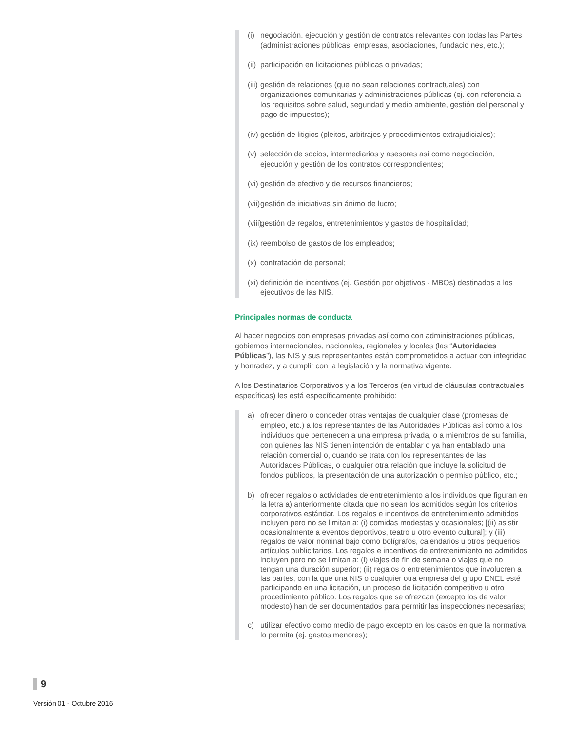(i) negociación, ejecución y gestión de contratos relevantes con todas las Partes (administraciones públicas, empresas, asociaciones, fundacio nes, etc.);
(ii) participación en licitaciones públicas o privadas;
(iii) gestión de relaciones (que no sean relaciones contractuales) con organizaciones comunitarias y administraciones públicas (ej. con referencia a los requisitos sobre salud, seguridad y medio ambiente, gestión del personal y pago de impuestos);
(iv) gestión de litigios (pleitos, arbitrajes y procedimientos extrajudiciales);
(v) selección de socios, intermediarios y asesores así como negociación, ejecución y gestión de los contratos correspondientes;
(vi) gestión de efectivo y de recursos financieros;
(vii) gestión de iniciativas sin ánimo de lucro;
(viii) gestión de regalos, entretenimientos y gastos de hospitalidad;
(ix) reembolso de gastos de los empleados;
(x) contratación de personal;
(xi) definición de incentivos (ej. Gestión por objetivos - MBOs) destinados a los ejecutivos de las NIS.
Principales normas de conducta
Al hacer negocios con empresas privadas así como con administraciones públicas, gobiernos internacionales, nacionales, regionales y locales (las “Autoridades Públicas”), las NIS y sus representantes están comprometidos a actuar con integridad y honradez, y a cumplir con la legislación y la normativa vigente.
A los Destinatarios Corporativos y a los Terceros (en virtud de cláusulas contractuales específicas) les está específicamente prohibido:
a) ofrecer dinero o conceder otras ventajas de cualquier clase (promesas de empleo, etc.) a los representantes de las Autoridades Públicas así como a los individuos que pertenecen a una empresa privada, o a miembros de su familia, con quienes las NIS tienen intención de entablar o ya han entablado una relación comercial o, cuando se trata con los representantes de las Autoridades Públicas, o cualquier otra relación que incluye la solicitud de fondos públicos, la presentación de una autorización o permiso público, etc.;
b) ofrecer regalos o actividades de entretenimiento a los individuos que figuran en la letra a) anteriormente citada que no sean los admitidos según los criterios corporativos estándar. Los regalos e incentivos de entretenimiento admitidos incluyen pero no se limitan a: (i) comidas modestas y ocasionales; [(ii) asistir ocasionalmente a eventos deportivos, teatro u otro evento cultural]; y (iii) regalos de valor nominal bajo como bolígrafos, calendarios u otros pequeños artículos publicitarios. Los regalos e incentivos de entretenimiento no admitidos incluyen pero no se limitan a: (i) viajes de fin de semana o viajes que no tengan una duración superior; (ii) regalos o entretenimientos que involucren a las partes, con la que una NIS o cualquier otra empresa del grupo ENEL esté participando en una licitación, un proceso de licitación competitivo u otro procedimiento público. Los regalos que se ofrezcan (excepto los de valor modesto) han de ser documentados para permitir las inspecciones necesarias;
c) utilizar efectivo como medio de pago excepto en los casos en que la normativa lo permita (ej. gastos menores);
9
Versión 01 - Octubre 2016